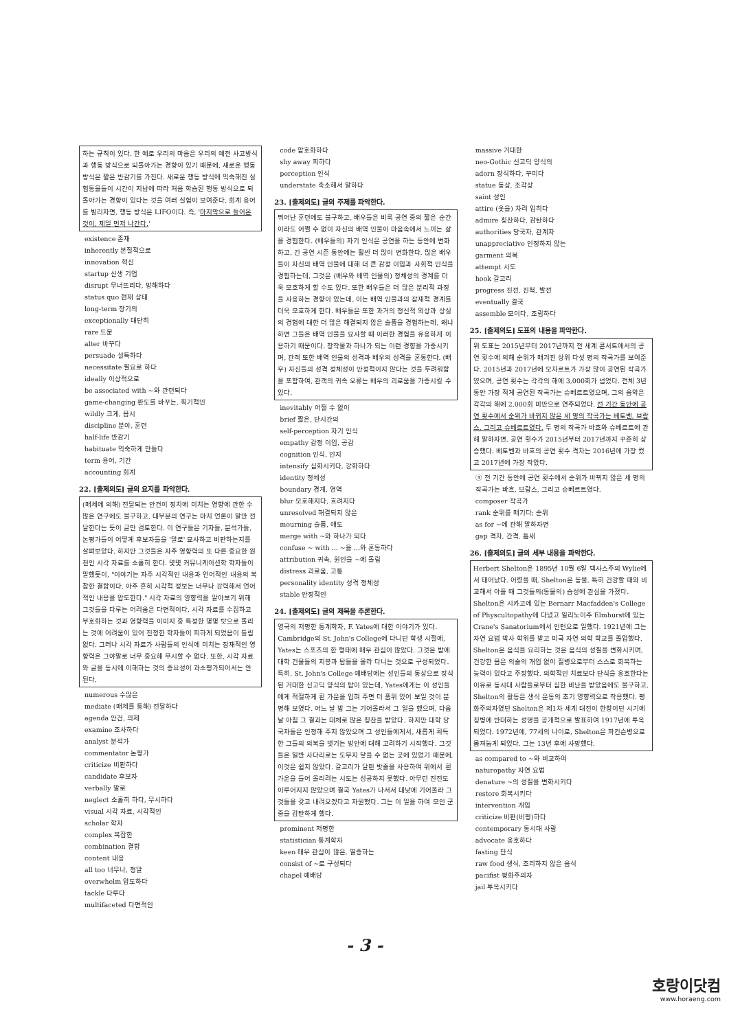하는 규칙이 있다. 한 예로 우리의 마음은 우리의 예전 사고방식과 행동 방식으로 되돌아가는 경향이 있기 때문에, 새로운 행동 방식은 짧은 반감기를 가진다. 새로운 행동 방식에 익숙해진 실험동물들이 시간이 지남에 따라 처음 학습된 행동 방식으로 되돌아가는 경향이 있다는 것을 여러 실험이 보여준다. 회계 용어를 빌리자면, 행동 방식은 LIFO이다. 즉, '마지막으로 들어온 것이, 제일 먼저 나간다.'
existence 존재
inherently 본질적으로
innovation 혁신
startup 신생 기업
disrupt 무너뜨리다, 방해하다
status quo 현재 상태
long-term 장기의
exceptionally 대단히
rare 드문
alter 바꾸다
persuade 설득하다
necessitate 필요로 하다
ideally 이상적으로
be associated with ~와 관련되다
game-changing 판도를 바꾸는, 획기적인
wildly 크게, 몹시
discipline 분야, 훈련
half-life 반감기
habituate 익숙하게 만들다
term 용어, 기간
accounting 회계
22. [출제의도] 글의 요지를 파악한다.
(매체에 의해) 전달되는 안건이 정치에 미치는 영향에 관한 수많은 연구에도 불구하고, 대부분의 연구는 마치 언론이 말만 전달한다는 듯이 글만 검토한다. 이 연구들은 기자들, 분석가들, 논평가들이 어떻게 후보자들을 '말로' 묘사하고 비판하는지를 살펴보았다. 하지만 그것들은 자주 영향력의 또 다른 중요한 원천인 시각 자료를 소홀히 한다. 몇몇 커뮤니케이션학 학자들이 말했듯이, "이야기는 자주 시각적인 내용과 언어적인 내용의 복잡한 결합이다. 아주 흔히 시각적 정보는 너무나 강력해서 언어적인 내용을 압도한다." 시각 자료의 영향력을 알아보기 위해 그것들을 다루는 어려움은 다면적이다. 시각 자료를 수집하고 부호화하는 것과 영향력을 이미지 중 특정한 몇몇 탓으로 돌리는 것에 어려움이 있어 진정한 학자들이 피하게 되었음이 틀림없다. 그러나 시각 자료가 사람들의 인식에 미치는 잠재적인 영향력은 그야말로 너무 중요해 무시할 수 없다. 또한, 시각 자료와 글을 동시에 이해하는 것의 중요성이 과소평가되어서는 안 된다.
numerous 수많은
mediate (매체를 통해) 전달하다
agenda 안건, 의제
examine 조사하다
analyst 분석가
commentator 논평가
criticize 비판하다
candidate 후보자
verbally 말로
neglect 소홀히 하다, 무시하다
visual 시각 자료, 시각적인
scholar 학자
complex 복잡한
combination 결합
content 내용
all too 너무나, 정말
overwhelm 압도하다
tackle 다루다
multifaceted 다면적인
code 암호화하다
shy away 피하다
perception 인식
understate 축소해서 말하다
23. [출제의도] 글의 주제를 파악한다.
뛰어난 훈련에도 불구하고, 배우들은 비록 공연 중의 짧은 순간이라도 어쩔 수 없이 자신의 배역 인물이 마음속에서 느끼는 삶을 경험한다. (배우들의) 자기 인식은 공연을 하는 동안에 변화하고, 긴 공연 시즌 동안에는 훨씬 더 많이 변화한다. 많은 배우들이 자신의 배역 인물에 대해 더 큰 감정 이입과 사회적 인식을 경험하는데, 그것은 (배우와 배역 인물의) 정체성의 경계를 더욱 모호하게 할 수도 있다. 또한 배우들은 더 많은 분리적 과정을 사용하는 경향이 있는데, 이는 배역 인물과의 잠재적 경계를 더욱 모호하게 한다. 배우들은 또한 과거의 정신적 외상과 상실의 경험에 대한 더 많은 해결되지 않은 슬픔을 경험하는데, 왜냐하면 그들은 배역 인물을 묘사할 때 이러한 경험을 유용하게 이용하기 때문이다. 창작물과 하나가 되는 이런 경향을 가중시키며, 관객 또한 배역 인물의 성격과 배우의 성격을 혼동한다. (배우) 자신들의 성격 정체성이 안정적이지 않다는 것을 두려워함을 포함하여, 관객의 귀속 오류는 배우의 괴로움을 가중시킬 수 있다.
inevitably 어쩔 수 없이
brief 짧은, 단시간의
self-perception 자기 인식
empathy 감정 이입, 공감
cognition 인식, 인지
intensify 심화시키다, 강화하다
identity 정체성
boundary 경계, 영역
blur 모호해지다, 흐려지다
unresolved 해결되지 않은
mourning 슬픔, 애도
merge with ~와 하나가 되다
confuse ~ with ... ~을 …와 혼동하다
attribution 귀속, 원인을 ~에 돌림
distress 괴로움, 고통
personality identity 성격 정체성
stable 안정적인
24. [출제의도] 글의 제목을 추론한다.
영국의 저명한 통계학자, F. Yates에 대한 이야기가 있다. Cambridge의 St. John's College에 다니던 학생 시절에, Yates는 스포츠의 한 형태에 매우 관심이 많았다. 그것은 밤에 대학 건물들의 지붕과 탑들을 올라 다니는 것으로 구성되었다. 특히, St. John's College 예배당에는 성인들의 동상으로 장식된 거대한 신고딕 양식의 탑이 있는데, Yates에게는 이 성인들에게 적절하게 흰 가운을 입혀 주면 더 품위 있어 보일 것이 분명해 보였다. 어느 날 밤 그는 기어올라서 그 일을 했으며, 다음날 아침 그 결과는 대체로 많은 칭찬을 받았다. 하지만 대학 당국자들은 인정해 주지 않았으며 그 성인들에게서, 새롭게 획득한 그들의 의복을 벗기는 방안에 대해 고려하기 시작했다. 그것들은 일반 사다리로는 도무지 닿을 수 없는 곳에 있었기 때문에, 이것은 쉽지 않았다. 갈고리가 달린 밧줄을 사용하여 위에서 흰 가운을 들어 올리려는 시도는 성공하지 못했다. 아무런 진전도 이루어지지 않았으며 결국 Yates가 나서서 대낮에 기어올라 그것들을 갖고 내려오겠다고 자원했다. 그는 이 일을 하여 모인 군중을 감탄하게 했다.
prominent 저명한
statistician 통계학자
keen 매우 관심이 많은, 열중하는
consist of ~로 구성되다
chapel 예배당
massive 거대한
neo-Gothic 신고딕 양식의
adorn 장식하다, 꾸미다
statue 동상, 조각상
saint 성인
attire (옷을) 차려 입히다
admire 칭찬하다, 감탄하다
authorities 당국자, 관계자
unappreciative 인정하지 않는
garment 의복
attempt 시도
hook 갈고리
progress 진전, 진척, 발전
eventually 결국
assemble 모이다, 조립하다
25. [출제의도] 도표의 내용을 파악한다.
위 도표는 2015년부터 2017년까지 전 세계 콘서트에서의 공연 횟수에 의해 순위가 매겨진 상위 다섯 명의 작곡가를 보여준다. 2015년과 2017년에 모차르트가 가장 많이 공연된 작곡가였으며, 공연 횟수는 각각의 해에 3,000회가 넘었다. 전체 3년 동안 가장 적게 공연된 작곡가는 슈베르트였으며, 그의 음악은 각각의 해에 2,000회 미만으로 연주되었다. 전 기간 동안에 공연 횟수에서 순위가 바뀌지 않은 세 명의 작곡가는 베토벤, 브람스, 그리고 슈베르트였다. 두 명의 작곡가 바흐와 슈베르트에 관해 말하자면, 공연 횟수가 2015년부터 2017년까지 꾸준히 상승했다. 베토벤과 바흐의 공연 횟수 격차는 2016년에 가장 컸고 2017년에 가장 작았다.
③ 전 기간 동안에 공연 횟수에서 순위가 바뀌지 않은 세 명의 작곡가는 바흐, 브람스, 그리고 슈베르트였다.
composer 작곡가
rank 순위를 매기다; 순위
as for ~에 관해 말하자면
gap 격차, 간격, 틈새
26. [출제의도] 글의 세부 내용을 파악한다.
Herbert Shelton은 1895년 10월 6일 텍사스주의 Wylie에서 태어났다. 어렸을 때, Shelton은 동물, 특히 건강할 때와 비교해서 아플 때 그것들의(동물의) 습성에 관심을 가졌다. Shelton은 시카고에 있는 Bernarr Macfadden's College of Physcultopathy에 다녔고 일리노이주 Elmhurst에 있는 Crane's Sanatorium에서 인턴으로 일했다. 1921년에 그는 자연 요법 박사 학위를 받고 미국 자연 의학 학교를 졸업했다. Shelton은 음식을 요리하는 것은 음식의 성질을 변화시키며, 건강한 몸은 의술의 개입 없이 질병으로부터 스스로 회복하는 능력이 있다고 주장했다. 의학적인 치료보다 단식을 옹호한다는 이유로 동시대 사람들로부터 심한 비난을 받았음에도 불구하고, Shelton의 활동은 생식 운동의 초기 영향력으로 작용했다. 평화주의자였던 Shelton은 제1차 세계 대전이 한창이던 시기에 징병에 반대하는 성명을 공개적으로 발표하여 1917년에 투옥되었다. 1972년에, 77세의 나이로, Shelton은 파킨슨병으로 몸져눕게 되었다. 그는 13년 후에 사망했다.
as compared to ~와 비교하여
naturopathy 자연 요법
denature ~의 성질을 변화시키다
restore 회복시키다
intervention 개입
criticize 비판(비평)하다
contemporary 동시대 사람
advocate 옹호하다
fasting 단식
raw food 생식, 조리하지 않은 음식
pacifist 평화주의자
jail 투옥시키다
- 3 -
호랑이닷컴
www.horaeng.com